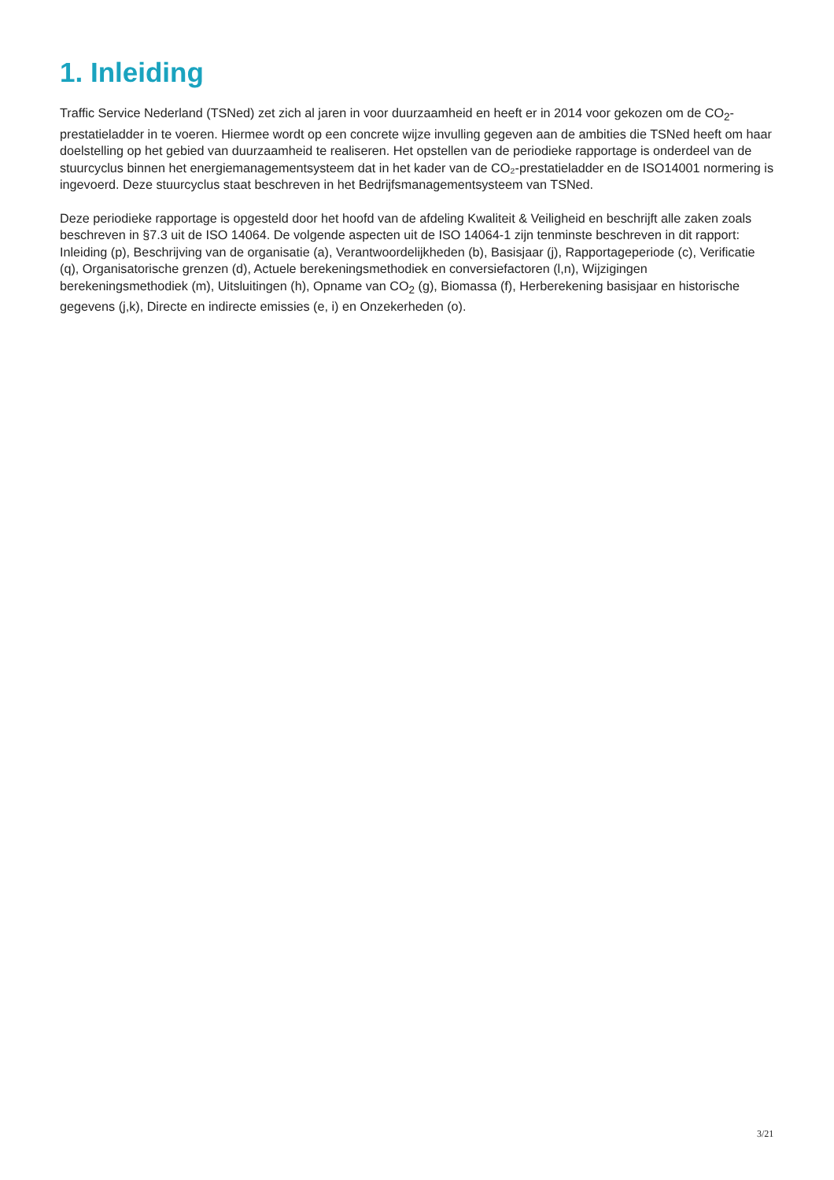1. Inleiding
Traffic Service Nederland (TSNed) zet zich al jaren in voor duurzaamheid en heeft er in 2014 voor gekozen om de CO<sub>2</sub>-prestatieladder in te voeren. Hiermee wordt op een concrete wijze invulling gegeven aan de ambities die TSNed heeft om haar doelstelling op het gebied van duurzaamheid te realiseren. Het opstellen van de periodieke rapportage is onderdeel van de stuurcyclus binnen het energiemanagementsysteem dat in het kader van de CO₂-prestatieladder en de ISO14001 normering is ingevoerd. Deze stuurcyclus staat beschreven in het Bedrijfsmanagementsysteem van TSNed.
Deze periodieke rapportage is opgesteld door het hoofd van de afdeling Kwaliteit & Veiligheid en beschrijft alle zaken zoals beschreven in §7.3 uit de ISO 14064. De volgende aspecten uit de ISO 14064-1 zijn tenminste beschreven in dit rapport: Inleiding (p), Beschrijving van de organisatie (a), Verantwoordelijkheden (b), Basisjaar (j), Rapportageperiode (c), Verificatie (q), Organisatorische grenzen (d), Actuele berekeningsmethodiek en conversiefactoren (l,n), Wijzigingen berekeningsmethodiek (m), Uitsluitingen (h), Opname van CO<sub>2</sub> (g), Biomassa (f), Herberekening basisjaar en historische gegevens (j,k), Directe en indirecte emissies (e, i) en Onzekerheden (o).
3/21